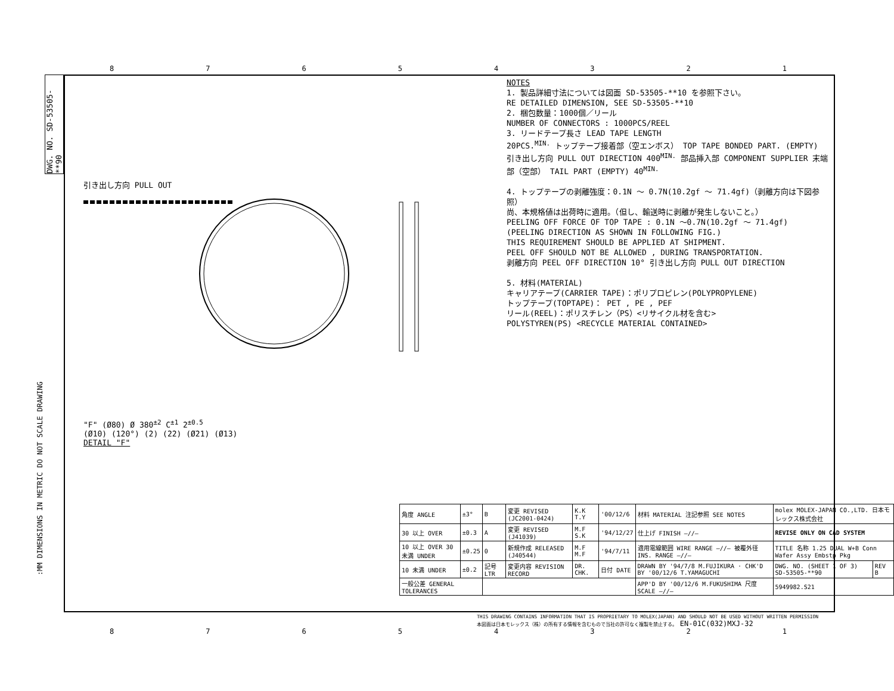87654321
DWG. NO. SD-53505-**90
NOTES
1. 製品詳細寸法については図面 SD-53505-**10 を参照下さい。
RE DETAILED DIMENSION, SEE SD-53505-**10
2. 梱包数量：1000個／リール
NUMBER OF CONNECTORS : 1000PCS/REEL
3. リードテープ長さ LEAD TAPE LENGTH
20PCS.<sup>MIN.</sup> トップテープ接着部（空エンボス） TOP TAPE BONDED PART. (EMPTY)
引き出し方向 PULL OUT DIRECTION 400<sup>MIN.</sup> 部品挿入部 COMPONENT SUPPLIER 末端部（空部） TAIL PART (EMPTY) 40<sup>MIN.</sup>
4. トップテープの剥離強度：0.1N ～ 0.7N(10.2gf ～ 71.4gf)（剥離方向は下図参照）
尚、本規格値は出荷時に適用。（但し、輸送時に剥離が発生しないこと。）
PEELING OFF FORCE OF TOP TAPE : 0.1N ～0.7N(10.2gf ～ 71.4gf)
(PEELING DIRECTION AS SHOWN IN FOLLOWING FIG.)
THIS REQUIREMENT SHOULD BE APPLIED AT SHIPMENT.
PEEL OFF SHOULD NOT BE ALLOWED , DURING TRANSPORTATION.
剥離方向 PEEL OFF DIRECTION 10° 引き出し方向 PULL OUT DIRECTION
5. 材料(MATERIAL)
キャリアテープ(CARRIER TAPE)：ポリプロピレン(POLYPROPYLENE)
トップテープ(TOPTAPE)： PET , PE , PEF
リール(REEL)：ポリスチレン（PS）<リサイクル材を含む>
POLYSTYREN(PS) <RECYCLE MATERIAL CONTAINED>
引き出し方向 PULL OUT "F" (Ø80) Ø 380<sup>±2</sup> C<sup>±1</sup> 2<sup>±0.5</sup>
(Ø10) (120°) (2) (22) (Ø21) (Ø13)
DETAIL "F"
| 角度 ANGLE | ±3° | B | 変更 REVISED (JC2001-0424) | K.K T.Y | '00/12/6 | 材料 MATERIAL 注記参照 SEE NOTES | molex MOLEX-JAPAN CO.,LTD. 日本モレックス株式会社 | |
| 30 以上 OVER | ±0.3 | A | 変更 REVISED (J41039) | M.F S.K | '94/12/27 | 仕上げ FINISH —//— | REVISE ONLY ON CAD SYSTEM | |
| 10 以上 OVER 30 未満 UNDER | ±0.25 | 0 | 新規作成 RELEASED (J40544) | M.F M.F | '94/7/11 | 適用電線範囲 WIRE RANGE —//— 被覆外径 INS. RANGE —//— | TITLE 名称 1.25 DUAL W+B Conn Wafer Assy Embstp Pkg | |
| 10 未満 UNDER | ±0.2 | 記号 LTR | 変更内容 REVISION RECORD | DR. CHK. | 日付 DATE | DRAWN BY '94/7/8 M.FUJIKURA · CHK'D BY '00/12/6 T.YAMAGUCHI | DWG. NO. (SHEET 1 OF 3) SD-53505-**90 | REV B |
| 一般公差 GENERAL TOLERANCES | | | | | | APP'D BY '00/12/6 M.FUKUSHIMA 尺度 SCALE —//— | 5949982.S21 | |
THIS DRAWING CONTAINS INFORMATION THAT IS PROPRIETARY TO MOLEX(JAPAN) AND SHOULD NOT BE USED WITHOUT WRITTEN PERMISSION
本図面は日本モレックス（株）の所有する情報を含むもので当社の許可なく複製を禁止する。 EN-01C(032)MXJ-32
:MM DIMENSIONS IN METRIC DO NOT SCALE DRAWING
87654321